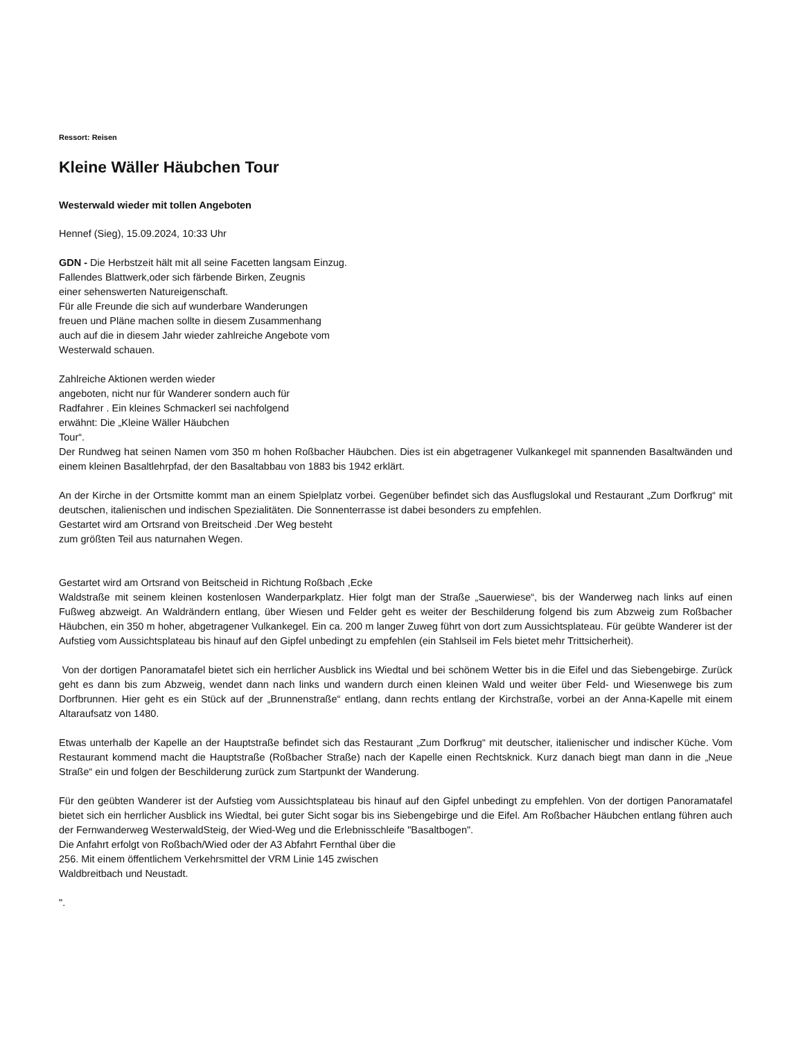Ressort: Reisen
Kleine Wäller Häubchen Tour
Westerwald wieder mit tollen Angeboten
Hennef (Sieg), 15.09.2024, 10:33 Uhr
GDN - Die Herbstzeit hält mit all seine Facetten langsam Einzug.
Fallendes Blattwerk,oder sich färbende Birken, Zeugnis
einer sehenswerten Natureigenschaft.
Für alle Freunde die sich auf wunderbare Wanderungen
freuen und Pläne machen sollte in diesem Zusammenhang
auch auf die in diesem Jahr wieder zahlreiche Angebote vom
Westerwald schauen.
Zahlreiche Aktionen werden wieder
angeboten, nicht nur für Wanderer sondern auch für
Radfahrer . Ein kleines Schmackerl sei nachfolgend
erwähnt: Die „Kleine Wäller Häubchen
Tour“.
Der Rundweg hat seinen Namen vom 350 m hohen Roßbacher Häubchen. Dies ist ein abgetragener Vulkankegel mit spannenden Basaltwänden und einem kleinen Basaltlehrpfad, der den Basaltabbau von 1883 bis 1942 erklärt.
An der Kirche in der Ortsmitte kommt man an einem Spielplatz vorbei. Gegenüber befindet sich das Ausflugslokal und Restaurant „Zum Dorfkrug“ mit deutschen, italienischen und indischen Spezialitäten. Die Sonnenterrasse ist dabei besonders zu empfehlen.
Gestartet wird am Ortsrand von Breitscheid .Der Weg besteht
zum größten Teil aus naturnahen Wegen.
Gestartet wird am Ortsrand von Beitscheid in Richtung Roßbach ,Ecke
Waldstraße mit seinem kleinen kostenlosen Wanderparkplatz. Hier folgt man der Straße „Sauerwiese“, bis der Wanderweg nach links auf einen Fußweg abzweigt. An Waldrändern entlang, über Wiesen und Felder geht es weiter der Beschilderung folgend bis zum Abzweig zum Roßbacher Häubchen, ein 350 m hoher, abgetragener Vulkankegel. Ein ca. 200 m langer Zuweg führt von dort zum Aussichtsplateau. Für geübte Wanderer ist der Aufstieg vom Aussichtsplateau bis hinauf auf den Gipfel unbedingt zu empfehlen (ein Stahlseil im Fels bietet mehr Trittsicherheit).
Von der dortigen Panoramatafel bietet sich ein herrlicher Ausblick ins Wiedtal und bei schönem Wetter bis in die Eifel und das Siebengebirge. Zurück geht es dann bis zum Abzweig, wendet dann nach links und wandern durch einen kleinen Wald und weiter über Feld- und Wiesenwege bis zum Dorfbrunnen. Hier geht es ein Stück auf der „Brunnenstraße“ entlang, dann rechts entlang der Kirchstraße, vorbei an der Anna-Kapelle mit einem Altaraufsatz von 1480.
Etwas unterhalb der Kapelle an der Hauptstraße befindet sich das Restaurant „Zum Dorfkrug“ mit deutscher, italienischer und indischer Küche. Vom Restaurant kommend macht die Hauptstraße (Roßbacher Straße) nach der Kapelle einen Rechtsknick. Kurz danach biegt man dann in die „Neue Straße“ ein und folgen der Beschilderung zurück zum Startpunkt der Wanderung.
Für den geübten Wanderer ist der Aufstieg vom Aussichtsplateau bis hinauf auf den Gipfel unbedingt zu empfehlen. Von der dortigen Panoramatafel bietet sich ein herrlicher Ausblick ins Wiedtal, bei guter Sicht sogar bis ins Siebengebirge und die Eifel. Am Roßbacher Häubchen entlang führen auch der Fernwanderweg WesterwaldSteig, der Wied-Weg und die Erlebnisschleife "Basaltbogen".
Die Anfahrt erfolgt von Roßbach/Wied oder der A3 Abfahrt Fernthal über die
256. Mit einem öffentlichem Verkehrsmittel der VRM Linie 145 zwischen
Waldbreitbach und Neustadt.
".